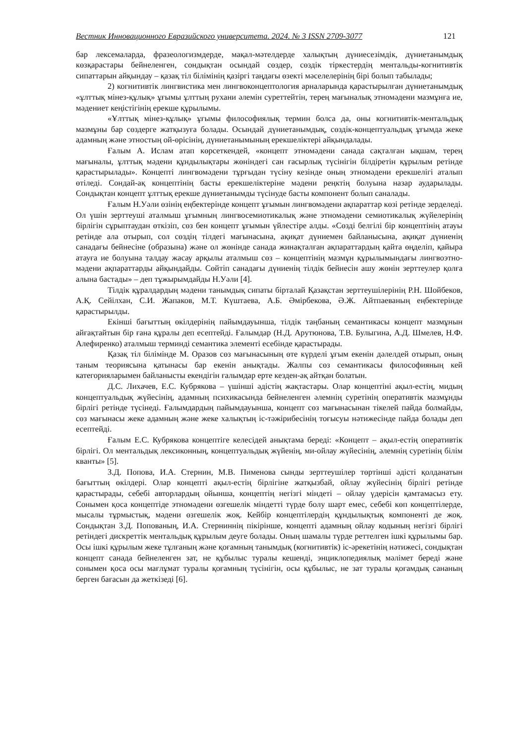Вестник Инновационного Евразийского университета. 2024. № 3 ISSN 2709-3077 121
бар лексемаларда, фразеологизмдерде, мақал-мәтелдерде халықтың дүниесезімдік, дүниетанымдық көзқарастары бейнеленген, сондықтан осындай сөздер, сөздік тіркестердің ментальды-когнитивтік сипаттарын айқындау – қазақ тіл білімінің қазіргі таңдағы өзекті мәселелерінің бірі болып табылады;
2) когнитивтік лингвистика мен лингвоконцептология арналарында қарастырылған дүниетанымдық «ұлттық мінез-құлық» ұғымы ұлттың рухани әлемін суреттейтін, терең мағыналық этномәдени мазмұнға ие, мәдениет кеңістігінің ерекше құрылымы.
«Ұлттық мінез-құлық» ұғымы философиялық термин болса да, оны когнитивтік-ментальдық мазмұны бар сөздерге жатқызуға болады. Осындай дүниетанымдық, сөздік-концептуальдық ұғымда жеке адамның және этностың ой-өрісінің, дүниетанымының ерекшеліктері айқындалады.
Ғалым А. Ислам атап көрсеткендей, «концепт этномәдени санада сақталған ықшам, терең мағыналы, ұлттық мәдени құндылықтары жөніндегі сан ғасырлық түсінігін білдіретін құрылым ретінде қарастырылады». Концепті лингвомәдени тұрғыдан түсіну кезінде оның этномәдени ерекшелігі аталып өтіледі. Сондай-ақ концептінің басты ерекшеліктеріне мәдени реңктің болуына назар аударылады. Сондықтан концепт ұлттық ерекше дүниетанымды түсінуде басты компонент болып саналады.
Ғалым Н.Уәли өзінің еңбектерінде концепт ұғымын лингвомәдени ақпараттар көзі ретінде зерделеді. Ол үшін зерттеуші аталмыш ұғымның лингвосемиотикалық және этномәдени семиотикалық жүйелерінің бірлігін сұрыптаудан өткізіп, сөз бен концепт ұғымын үйлестіре алды. «Сөзді белгілі бір концептінің атауы ретінде ала отырып, сол сөздің тілдегі мағынасына, ақиқат дүниемен байланысына, ақиқат дүниенің санадағы бейнесіне (образына) және ол жөнінде санада жинақталған ақпараттардың қайта өңделіп, қайыра атауға ие болуына талдау жасау арқылы аталмыш сөз – концептінің мазмұн құрылымындағы лингвоэтно-мәдени ақпараттарды айқындайды. Сөйтіп санадағы дүниенің тілдік бейнесін ашу жөнін зерттеулер қолға алына бастады» – деп тұжырымдайды Н.Уәли [4].
Тілдік құралдардың мәдени танымдық сипаты бірталай Қазақстан зерттеушілерінің Р.Н. Шойбеков, А.Қ. Сейілхан, С.И. Жапаков, М.Т. Күштаева, А.Б. Әмірбекова, Ә.Ж. Айтпаеваның еңбектерінде қарастырылды.
Екінші бағыттың өкілдерінің пайымдауынша, тілдік таңбаның семантикасы концепт мазмұнын айғақтайтын бір ғана құралы деп есептейді. Ғалымдар (Н.Д. Арутюнова, Т.В. Булыгина, А.Д. Шмелев, Н.Ф. Алефиренко) аталмыш терминді семантика элементі есебінде қарастырады.
Қазақ тіл білімінде М. Оразов сөз мағынасының өте күрделі ұғым екенін дәлелдей отырып, оның таным теориясына қатынасы бар екенін анықтады. Жалпы сөз семантикасы философияның кей категорияларымен байланысты екендігін ғалымдар ерте кезден-ақ айтқан болатын.
Д.С. Лихачев, Е.С. Кубрякова – үшінші әдістің жақтастары. Олар концептіні ақыл-естің, мидың концептуальдық жүйесінің, адамның психикасында бейнеленген әлемнің суретінің оперативтік мазмұнды бірлігі ретінде түсінеді. Ғалымдардың пайымдауынша, концепт сөз мағынасынан тікелей пайда болмайды, сөз мағынасы жеке адамның және жеке халықтың іс-тәжірибесінің тоғысуы нәтижесінде пайда болады деп есептейді.
Ғалым Е.С. Кубрякова концептіге келесідей анықтама береді: «Концепт – ақыл-естің оперативтік бірлігі. Ол ментальдық лексиконның, концептуальдық жүйенің, ми-ойлау жүйесінің, әлемнің суретінің білім кванты» [5].
З.Д. Попова, И.А. Стернин, М.В. Пименова сынды зерттеушілер төртінші әдісті қолданатын бағыттың өкілдері. Олар концепті ақыл-естің бірлігіне жатқызбай, ойлау жүйесінің бірлігі ретінде қарастырады, себебі авторлардың ойынша, концептің негізгі міндеті – ойлау үдерісін қамтамасыз ету. Сонымен қоса концептіде этномәдени өзгешелік міндетті түрде болу шарт емес, себебі көп концептілерде, мысалы тұрмыстық, мәдени өзгешелік жоқ. Кейбір концептілердің құндылықтық компоненті де жоқ. Сондықтан З.Д. Попованың, И.А. Стерниннің пікірінше, концепті адамның ойлау кодының негізгі бірлігі ретіндегі дискреттік ментальдық құрылым деуге болады. Оның шамалы түрде реттелген ішкі құрылымы бар. Осы ішкі құрылым жеке тұлғаның және қоғамның танымдық (когнитивтік) іс-әрекетінің нәтижесі, сондықтан концепт санада бейнеленген зат, не құбылыс туралы кешенді, энциклопедиялық мәлімет береді және сонымен қоса осы мағлұмат туралы қоғамның түсінігін, осы құбылыс, не зат туралы қоғамдық сананың берген бағасын да жеткізеді [6].